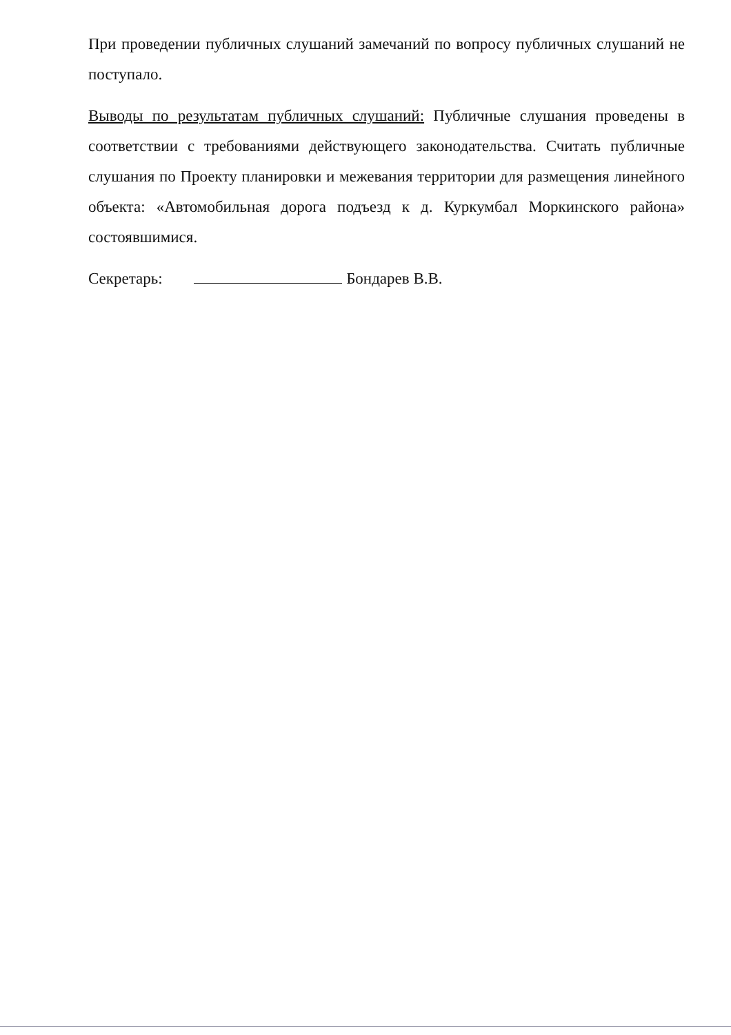При проведении публичных слушаний замечаний по вопросу публичных слушаний не поступало.
Выводы по результатам публичных слушаний: Публичные слушания проведены в соответствии с требованиями действующего законодательства. Считать публичные слушания по Проекту планировки и межевания территории для размещения линейного объекта: «Автомобильная дорога подъезд к д. Куркумбал Моркинского района» состоявшимися.
Секретарь: Бондарев В.В.